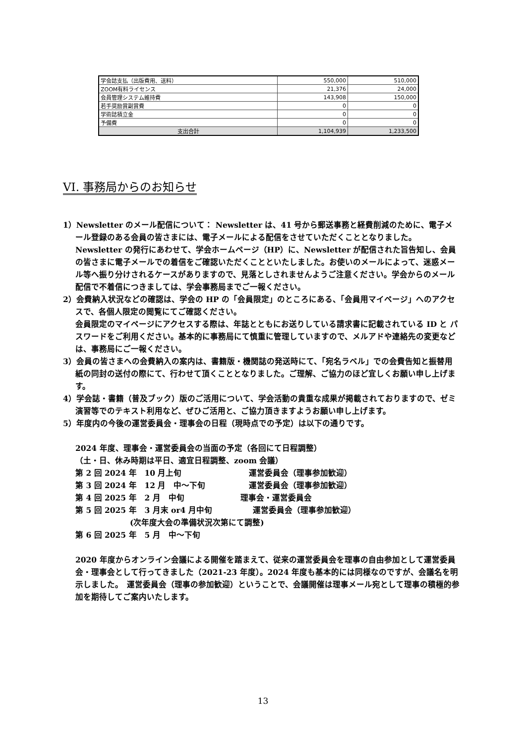| 学会誌支払（出版費用、送料） | 550,000 | 510,000 |
| ZOOM有料ライセンス | 21,376 | 24,000 |
| 会員管理システム維持費 | 143,908 | 150,000 |
| 若手奨励賞副賞費 | 0 | 0 |
| 学術誌積立金 | 0 | 0 |
| 予備費 | 0 | 0 |
| 支出合計 | 1,104,939 | 1,233,500 |
VI. 事務局からのお知らせ
1）Newsletter のメール配信について： Newsletter は、41 号から郵送事務と経費削減のために、電子メール登録のある会員の皆さまには、電子メールによる配信をさせていただくこととなりました。
Newsletter の発行にあわせて、学会ホームページ（HP）に、Newsletter が配信された旨告知し、会員の皆さまに電子メールでの着信をご確認いただくことといたしました。お使いのメールによって、迷惑メール等へ振り分けされるケースがありますので、見落としされませんようご注意ください。学会からのメール配信で不着信につきましては、学会事務局までご一報ください。
2）会費納入状況などの確認は、学会の HP の「会員限定」のところにある、「会員用マイページ」へのアクセスで、各個人限定の閲覧にてご確認ください。
会員限定のマイページにアクセスする際は、年誌とともにお送りしている請求書に記載されている ID と パスワードをご利用ください。基本的に事務局にて慎重に管理していますので、メルアドや連絡先の変更などは、事務局にご一報ください。
3）会員の皆さまへの会費納入の案内は、書籍版・機関誌の発送時にて、「宛名ラベル」での会費告知と振替用紙の同封の送付の際にて、行わせて頂くこととなりました。ご理解、ご協力のほど宜しくお願い申し上げます。
4）学会誌・書籍（普及ブック）版のご活用について、学会活動の貴重な成果が掲載されておりますので、ゼミ演習等でのテキスト利用など、ぜひご活用と、ご協力頂きますようお願い申し上げます。
5）年度内の今後の運営委員会・理事会の日程（現時点での予定）は以下の通りです。
2024 年度、理事会・運営委員会の当面の予定（各回にて日程調整）
（土・日、休み時期は平日、適宜日程調整、zoom 会議）
第 2 回 2024 年　10 月上旬 運営委員会（理事参加歓迎）
第 3 回 2024 年　12 月　中～下旬 運営委員会（理事参加歓迎）
第 4 回 2025 年　2 月　中旬 理事会・運営委員会
第 5 回 2025 年　3 月末 or4 月中旬 運営委員会（理事参加歓迎）
(次年度大会の準備状況次第にて調整)
第 6 回 2025 年　5 月　中～下旬
2020 年度からオンライン会議による開催を踏まえて、従来の運営委員会を理事の自由参加として運営委員会・理事会として行ってきました（2021-23 年度）。2024 年度も基本的には同様なのですが、会議名を明示しました。　運営委員会（理事の参加歓迎）ということで、会議開催は理事メール宛として理事の積極的参加を期待してご案内いたします。
13